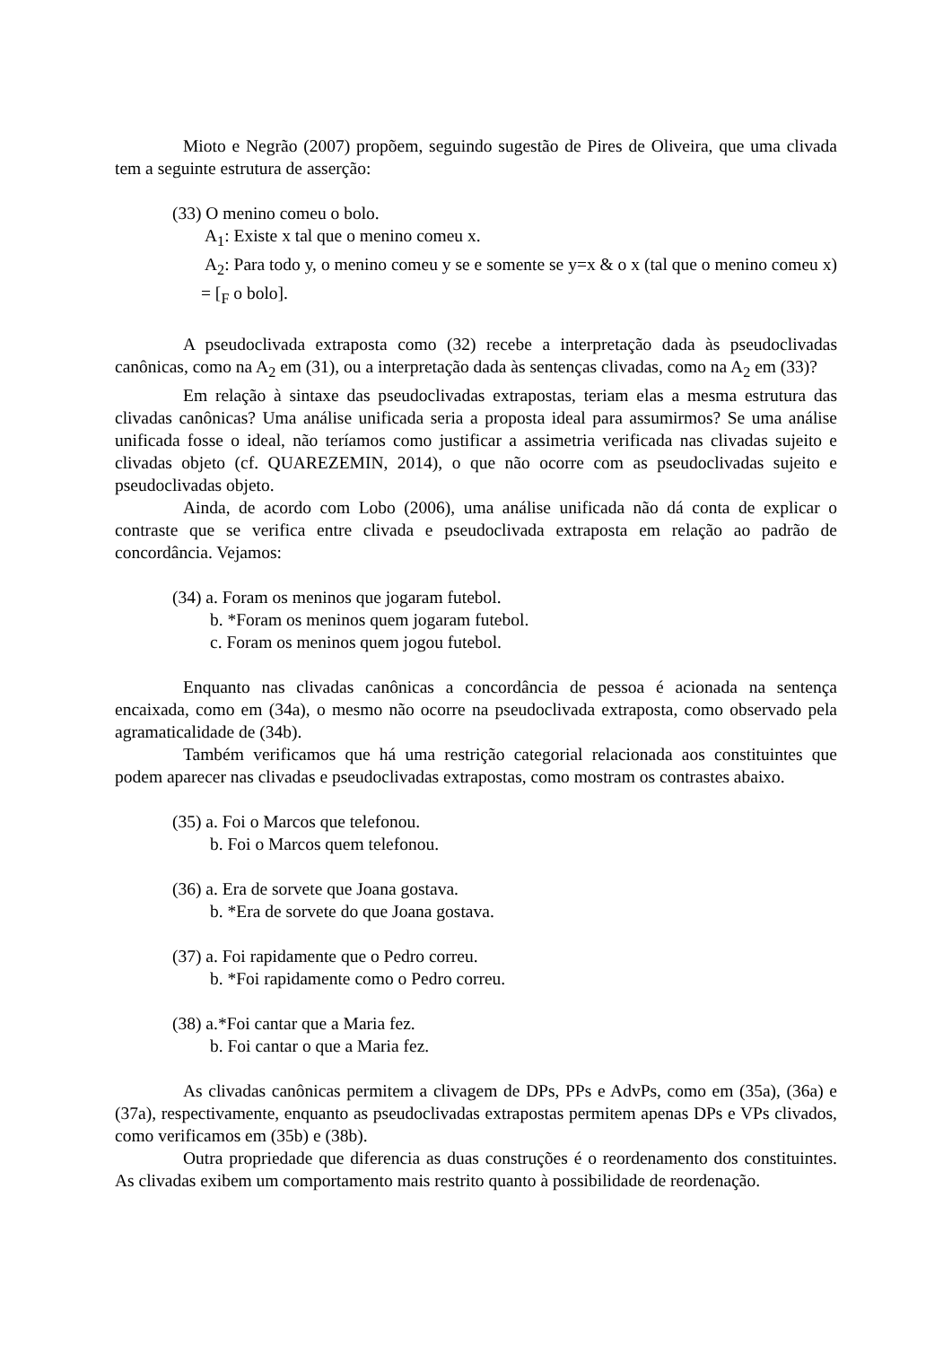Mioto e Negrão (2007) propõem, seguindo sugestão de Pires de Oliveira, que uma clivada tem a seguinte estrutura de asserção:
(33) O menino comeu o bolo.
A<sub>1</sub>: Existe x tal que o menino comeu x.
A<sub>2</sub>: Para todo y, o menino comeu y se e somente se y=x & o x (tal que o menino comeu x) = [<sub>F</sub> o bolo].
A pseudoclivada extraposta como (32) recebe a interpretação dada às pseudoclivadas canônicas, como na A<sub>2</sub> em (31), ou a interpretação dada às sentenças clivadas, como na A<sub>2</sub> em (33)?
Em relação à sintaxe das pseudoclivadas extrapostas, teriam elas a mesma estrutura das clivadas canônicas? Uma análise unificada seria a proposta ideal para assumirmos? Se uma análise unificada fosse o ideal, não teríamos como justificar a assimetria verificada nas clivadas sujeito e clivadas objeto (cf. QUAREZEMIN, 2014), o que não ocorre com as pseudoclivadas sujeito e pseudoclivadas objeto.
Ainda, de acordo com Lobo (2006), uma análise unificada não dá conta de explicar o contraste que se verifica entre clivada e pseudoclivada extraposta em relação ao padrão de concordância. Vejamos:
(34) a. Foram os meninos que jogaram futebol.
b. *Foram os meninos quem jogaram futebol.
c. Foram os meninos quem jogou futebol.
Enquanto nas clivadas canônicas a concordância de pessoa é acionada na sentença encaixada, como em (34a), o mesmo não ocorre na pseudoclivada extraposta, como observado pela agramaticalidade de (34b).
Também verificamos que há uma restrição categorial relacionada aos constituintes que podem aparecer nas clivadas e pseudoclivadas extrapostas, como mostram os contrastes abaixo.
(35) a. Foi o Marcos que telefonou.
b. Foi o Marcos quem telefonou.
(36) a. Era de sorvete que Joana gostava.
b. *Era de sorvete do que Joana gostava.
(37) a. Foi rapidamente que o Pedro correu.
b. *Foi rapidamente como o Pedro correu.
(38) a.*Foi cantar que a Maria fez.
b. Foi cantar o que a Maria fez.
As clivadas canônicas permitem a clivagem de DPs, PPs e AdvPs, como em (35a), (36a) e (37a), respectivamente, enquanto as pseudoclivadas extrapostas permitem apenas DPs e VPs clivados, como verificamos em (35b) e (38b).
Outra propriedade que diferencia as duas construções é o reordenamento dos constituintes. As clivadas exibem um comportamento mais restrito quanto à possibilidade de reordenação.